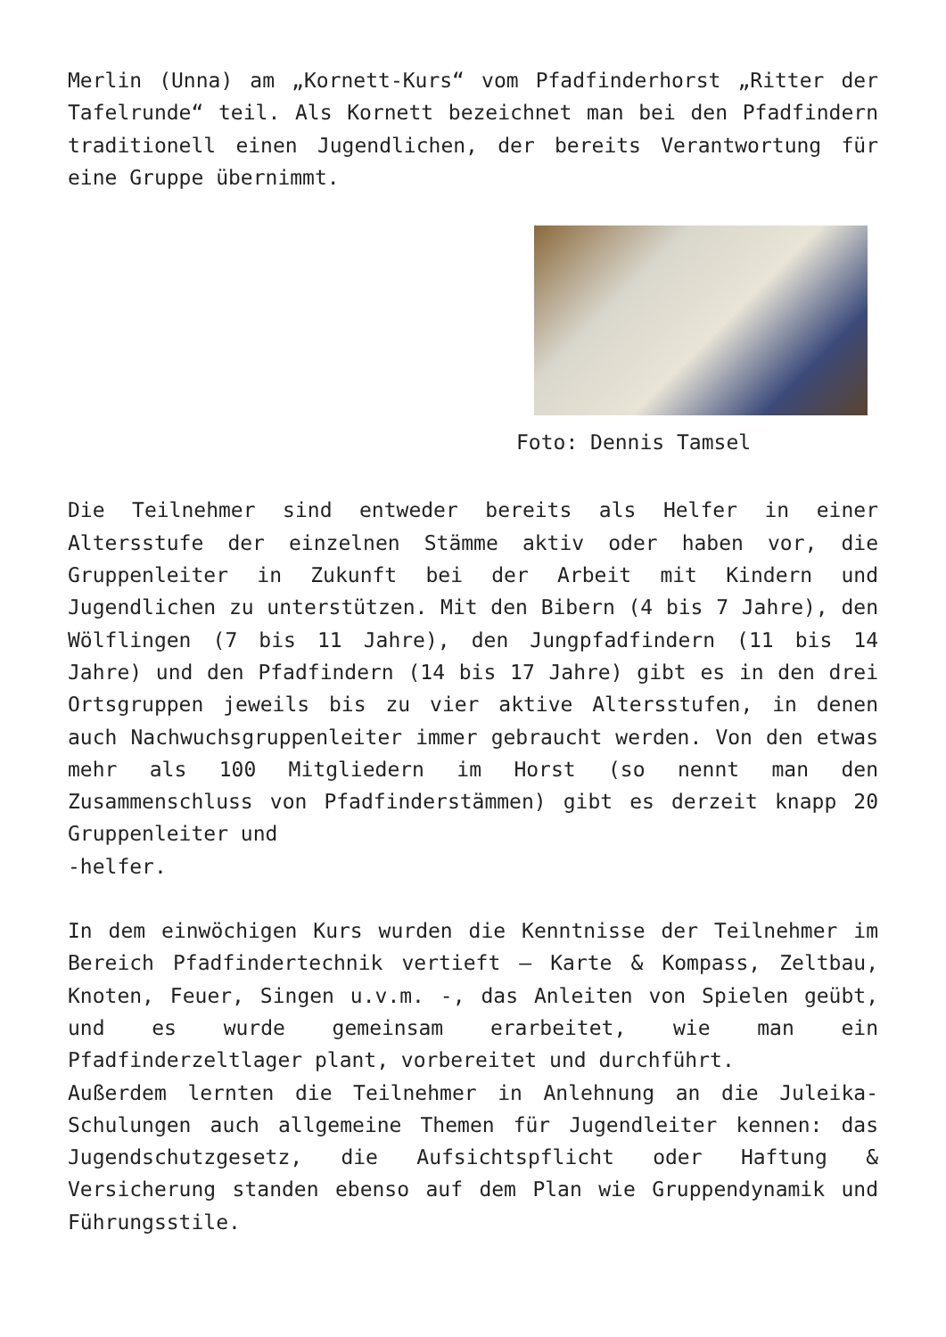Merlin (Unna) am „Kornett-Kurs“ vom Pfadfinderhorst „Ritter der Tafelrunde“ teil. Als Kornett bezeichnet man bei den Pfadfindern traditionell einen Jugendlichen, der bereits Verantwortung für eine Gruppe übernimmt.
Foto: Dennis Tamsel
Die Teilnehmer sind entweder bereits als Helfer in einer Altersstufe der einzelnen Stämme aktiv oder haben vor, die Gruppenleiter in Zukunft bei der Arbeit mit Kindern und Jugendlichen zu unterstützen. Mit den Bibern (4 bis 7 Jahre), den Wölflingen (7 bis 11 Jahre), den Jungpfadfindern (11 bis 14 Jahre) und den Pfadfindern (14 bis 17 Jahre) gibt es in den drei Ortsgruppen jeweils bis zu vier aktive Altersstufen, in denen auch Nachwuchsgruppenleiter immer gebraucht werden. Von den etwas mehr als 100 Mitgliedern im Horst (so nennt man den Zusammenschluss von Pfadfinderstämmen) gibt es derzeit knapp 20 Gruppenleiter und
-helfer.
In dem einwöchigen Kurs wurden die Kenntnisse der Teilnehmer im Bereich Pfadfindertechnik vertieft – Karte & Kompass, Zeltbau, Knoten, Feuer, Singen u.v.m. -, das Anleiten von Spielen geübt, und es wurde gemeinsam erarbeitet, wie man ein Pfadfinderzeltlager plant, vorbereitet und durchführt.
Außerdem lernten die Teilnehmer in Anlehnung an die Juleika-Schulungen auch allgemeine Themen für Jugendleiter kennen: das Jugendschutzgesetz, die Aufsichtspflicht oder Haftung & Versicherung standen ebenso auf dem Plan wie Gruppendynamik und Führungsstile.